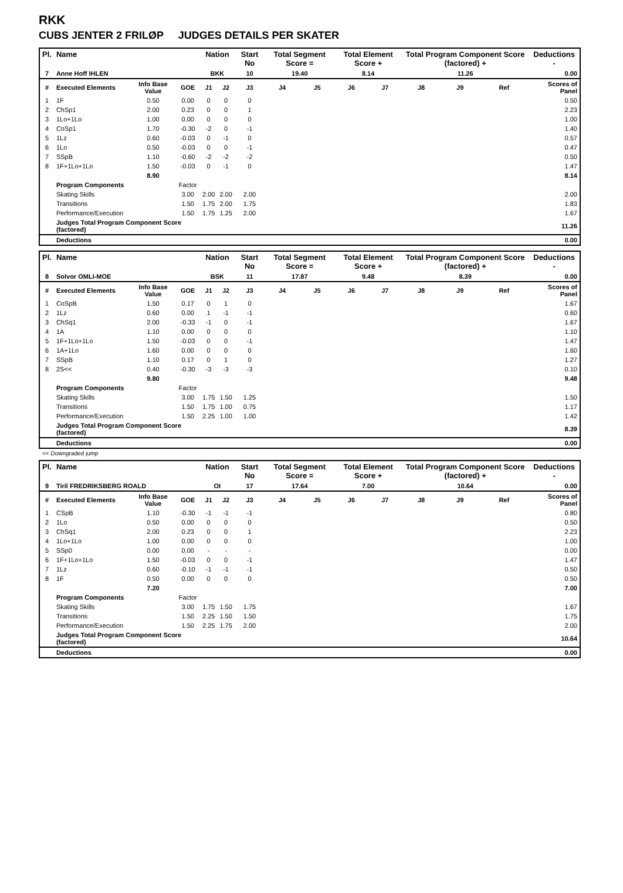RKK
CUBS JENTER 2 FRILØP JUDGES DETAILS PER SKATER
| Pl. | Name | | | Nation | | Start No | Total Segment Score = | | Total Element Score + | | Total Program Component Score (factored) + | | | Deductions - |
| --- | --- | --- | --- | --- | --- | --- | --- | --- | --- | --- | --- | --- | --- | --- |
| 7 | Anne Hoff IHLEN | | | BKK | | 10 | 19.40 | | 8.14 | | 11.26 | | | 0.00 |
| # | Executed Elements | Info Base Value | GOE | J1 | J2 | J3 | J4 | J5 | J6 | J7 | J8 | J9 | Ref | Scores of Panel |
| 1 | 1F | 0.50 | 0.00 | 0 | 0 | 0 | | | | | | | | 0.50 |
| 2 | ChSp1 | 2.00 | 0.23 | 0 | 0 | 1 | | | | | | | | 2.23 |
| 3 | 1Lo+1Lo | 1.00 | 0.00 | 0 | 0 | 0 | | | | | | | | 1.00 |
| 4 | CoSp1 | 1.70 | -0.30 | -2 | 0 | -1 | | | | | | | | 1.40 |
| 5 | 1Lz | 0.60 | -0.03 | 0 | -1 | 0 | | | | | | | | 0.57 |
| 6 | 1Lo | 0.50 | -0.03 | 0 | 0 | -1 | | | | | | | | 0.47 |
| 7 | SSpB | 1.10 | -0.60 | -2 | -2 | -2 | | | | | | | | 0.50 |
| 8 | 1F+1Lo+1Lo | 1.50 | -0.03 | 0 | -1 | 0 | | | | | | | | 1.47 |
| | | 8.90 | | | | | | | | | | | | 8.14 |
| | Program Components | | Factor | | | | | | | | | | | |
| | Skating Skills | | 3.00 | 2.00 | 2.00 | 2.00 | | | | | | | | 2.00 |
| | Transitions | | 1.50 | 1.75 | 2.00 | 1.75 | | | | | | | | 1.83 |
| | Performance/Execution | | 1.50 | 1.75 | 1.25 | 2.00 | | | | | | | | 1.67 |
| | Judges Total Program Component Score (factored) | | | | | | | | | | | | | 11.26 |
| | Deductions | | | | | | | | | | | | | 0.00 |
| Pl. | Name | | | Nation | | Start No | Total Segment Score = | | Total Element Score + | | Total Program Component Score (factored) + | | | Deductions - |
| --- | --- | --- | --- | --- | --- | --- | --- | --- | --- | --- | --- | --- | --- | --- |
| 8 | Solvor OMLI-MOE | | | BSK | | 11 | 17.87 | | 9.48 | | 8.39 | | | 0.00 |
| # | Executed Elements | Info Base Value | GOE | J1 | J2 | J3 | J4 | J5 | J6 | J7 | J8 | J9 | Ref | Scores of Panel |
| 1 | CoSpB | 1.50 | 0.17 | 0 | 1 | 0 | | | | | | | | 1.67 |
| 2 | 1Lz | 0.60 | 0.00 | 1 | -1 | -1 | | | | | | | | 0.60 |
| 3 | ChSq1 | 2.00 | -0.33 | -1 | 0 | -1 | | | | | | | | 1.67 |
| 4 | 1A | 1.10 | 0.00 | 0 | 0 | 0 | | | | | | | | 1.10 |
| 5 | 1F+1Lo+1Lo | 1.50 | -0.03 | 0 | 0 | -1 | | | | | | | | 1.47 |
| 6 | 1A+1Lo | 1.60 | 0.00 | 0 | 0 | 0 | | | | | | | | 1.60 |
| 7 | SSpB | 1.10 | 0.17 | 0 | 1 | 0 | | | | | | | | 1.27 |
| 8 | 2S<< | 0.40 | -0.30 | -3 | -3 | -3 | | | | | | | | 0.10 |
| | | 9.80 | | | | | | | | | | | | 9.48 |
| | Program Components | | Factor | | | | | | | | | | | |
| | Skating Skills | | 3.00 | 1.75 | 1.50 | 1.25 | | | | | | | | 1.50 |
| | Transitions | | 1.50 | 1.75 | 1.00 | 0.75 | | | | | | | | 1.17 |
| | Performance/Execution | | 1.50 | 2.25 | 1.00 | 1.00 | | | | | | | | 1.42 |
| | Judges Total Program Component Score (factored) | | | | | | | | | | | | | 8.39 |
| | Deductions | | | | | | | | | | | | | 0.00 |
<< Downgraded jump
| Pl. | Name | | | Nation | | Start No | Total Segment Score = | | Total Element Score + | | Total Program Component Score (factored) + | | | Deductions - |
| --- | --- | --- | --- | --- | --- | --- | --- | --- | --- | --- | --- | --- | --- | --- |
| 9 | Tiril FREDRIKSBERG ROALD | | | OI | | 17 | 17.64 | | 7.00 | | 10.64 | | | 0.00 |
| # | Executed Elements | Info Base Value | GOE | J1 | J2 | J3 | J4 | J5 | J6 | J7 | J8 | J9 | Ref | Scores of Panel |
| 1 | CSpB | 1.10 | -0.30 | -1 | -1 | -1 | | | | | | | | 0.80 |
| 2 | 1Lo | 0.50 | 0.00 | 0 | 0 | 0 | | | | | | | | 0.50 |
| 3 | ChSq1 | 2.00 | 0.23 | 0 | 0 | 1 | | | | | | | | 2.23 |
| 4 | 1Lo+1Lo | 1.00 | 0.00 | 0 | 0 | 0 | | | | | | | | 1.00 |
| 5 | SSp0 | 0.00 | 0.00 | - | - | - | | | | | | | | 0.00 |
| 6 | 1F+1Lo+1Lo | 1.50 | -0.03 | 0 | 0 | -1 | | | | | | | | 1.47 |
| 7 | 1Lz | 0.60 | -0.10 | -1 | -1 | -1 | | | | | | | | 0.50 |
| 8 | 1F | 0.50 | 0.00 | 0 | 0 | 0 | | | | | | | | 0.50 |
| | | 7.20 | | | | | | | | | | | | 7.00 |
| | Program Components | | Factor | | | | | | | | | | | |
| | Skating Skills | | 3.00 | 1.75 | 1.50 | 1.75 | | | | | | | | 1.67 |
| | Transitions | | 1.50 | 2.25 | 1.50 | 1.50 | | | | | | | | 1.75 |
| | Performance/Execution | | 1.50 | 2.25 | 1.75 | 2.00 | | | | | | | | 2.00 |
| | Judges Total Program Component Score (factored) | | | | | | | | | | | | | 10.64 |
| | Deductions | | | | | | | | | | | | | 0.00 |